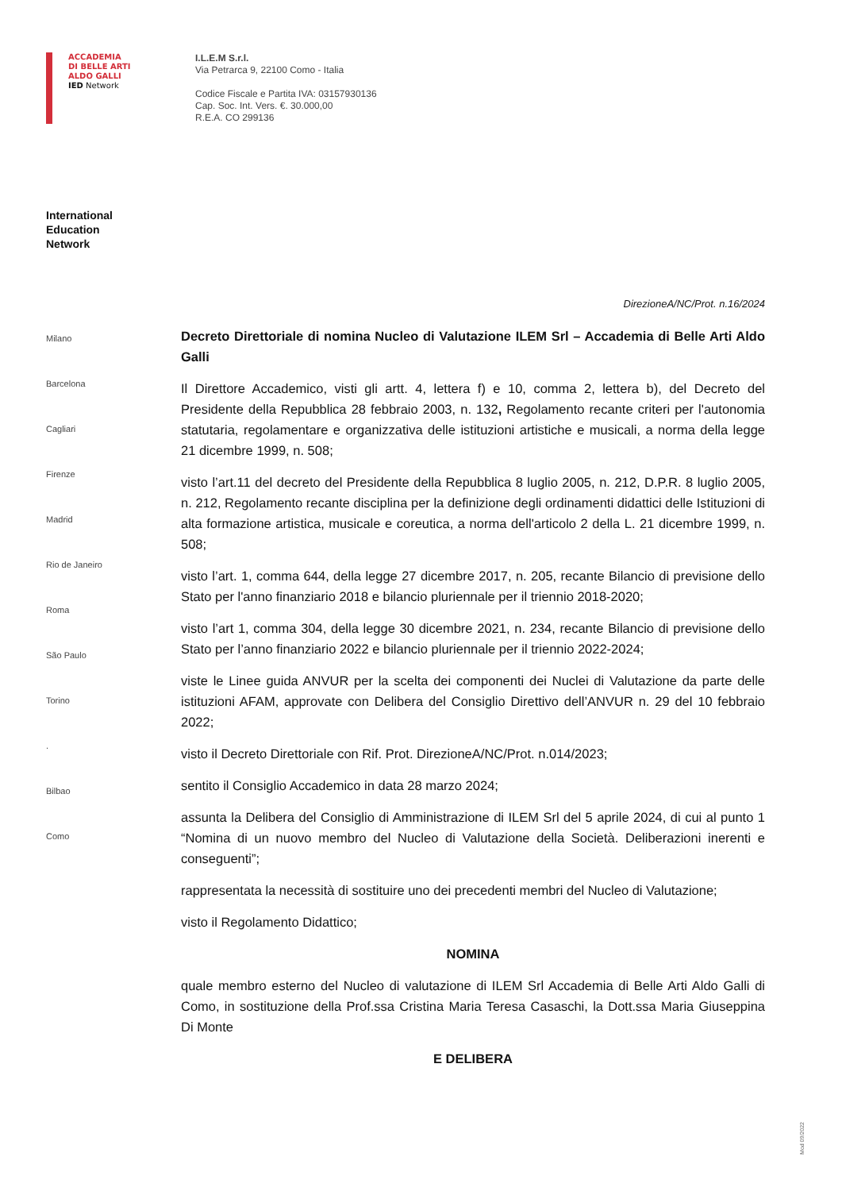ACCADEMIA
DI BELLE ARTI
ALDO GALLI
IED Network
I.L.E.M S.r.l.
Via Petrarca 9, 22100 Como - Italia
Codice Fiscale e Partita IVA: 03157930136
Cap. Soc. Int. Vers. €. 30.000,00
R.E.A. CO 299136
International
Education
Network
Milano
Barcelona
Cagliari
Firenze
Madrid
Rio de Janeiro
Roma
São Paulo
Torino
.
Bilbao
Como
DirezioneA/NC/Prot. n.16/2024
Decreto Direttoriale di nomina Nucleo di Valutazione ILEM Srl – Accademia di Belle Arti Aldo Galli
Il Direttore Accademico, visti gli artt. 4, lettera f) e 10, comma 2, lettera b), del Decreto del Presidente della Repubblica 28 febbraio 2003, n. 132, Regolamento recante criteri per l'autonomia statutaria, regolamentare e organizzativa delle istituzioni artistiche e musicali, a norma della legge 21 dicembre 1999, n. 508;
visto l’art.11 del decreto del Presidente della Repubblica 8 luglio 2005, n. 212, D.P.R. 8 luglio 2005, n. 212, Regolamento recante disciplina per la definizione degli ordinamenti didattici delle Istituzioni di alta formazione artistica, musicale e coreutica, a norma dell'articolo 2 della L. 21 dicembre 1999, n. 508;
visto l’art. 1, comma 644, della legge 27 dicembre 2017, n. 205, recante Bilancio di previsione dello Stato per l'anno finanziario 2018 e bilancio pluriennale per il triennio 2018-2020;
visto l’art 1, comma 304, della legge 30 dicembre 2021, n. 234, recante Bilancio di previsione dello Stato per l’anno finanziario 2022 e bilancio pluriennale per il triennio 2022-2024;
viste le Linee guida ANVUR per la scelta dei componenti dei Nuclei di Valutazione da parte delle istituzioni AFAM, approvate con Delibera del Consiglio Direttivo dell’ANVUR n. 29 del 10 febbraio 2022;
visto il Decreto Direttoriale con Rif. Prot. DirezioneA/NC/Prot. n.014/2023;
sentito il Consiglio Accademico in data 28 marzo 2024;
assunta la Delibera del Consiglio di Amministrazione di ILEM Srl del 5 aprile 2024, di cui al punto 1 “Nomina di un nuovo membro del Nucleo di Valutazione della Società. Deliberazioni inerenti e conseguenti”;
rappresentata la necessità di sostituire uno dei precedenti membri del Nucleo di Valutazione;
visto il Regolamento Didattico;
NOMINA
quale membro esterno del Nucleo di valutazione di ILEM Srl Accademia di Belle Arti Aldo Galli di Como, in sostituzione della Prof.ssa Cristina Maria Teresa Casaschi, la Dott.ssa Maria Giuseppina Di Monte
E DELIBERA
Mod 09/2022